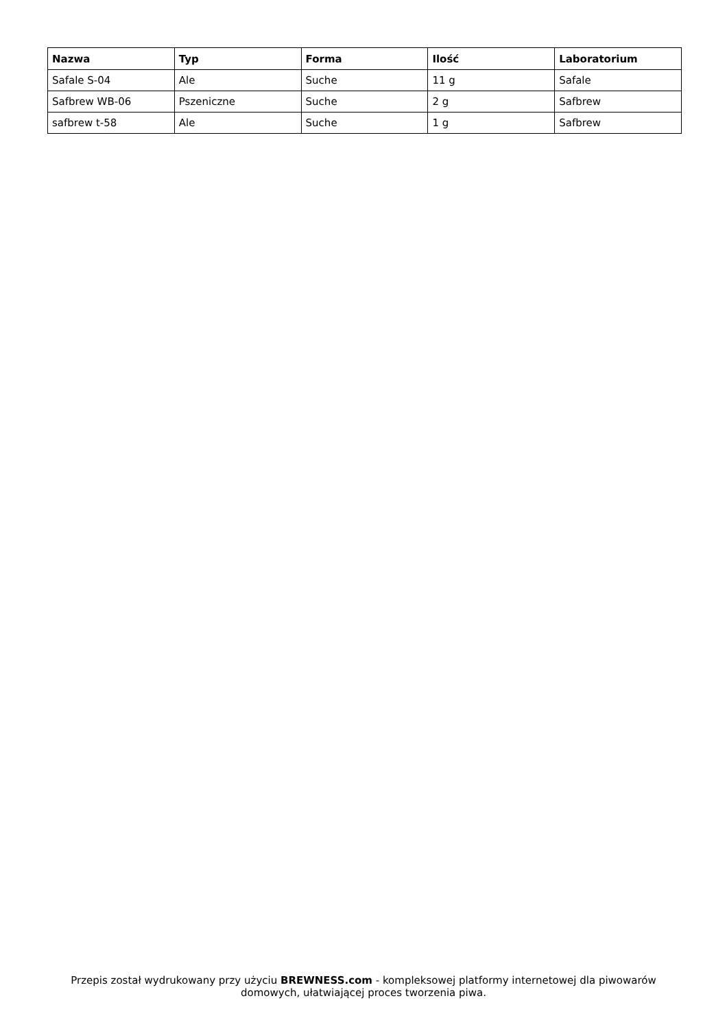| Nazwa | Typ | Forma | Ilość | Laboratorium |
| --- | --- | --- | --- | --- |
| Safale S-04 | Ale | Suche | 11 g | Safale |
| Safbrew WB-06 | Pszeniczne | Suche | 2 g | Safbrew |
| safbrew t-58 | Ale | Suche | 1 g | Safbrew |
Przepis został wydrukowany przy użyciu BREWNESS.com - kompleksowej platformy internetowej dla piwowarów domowych, ułatwiającej proces tworzenia piwa.